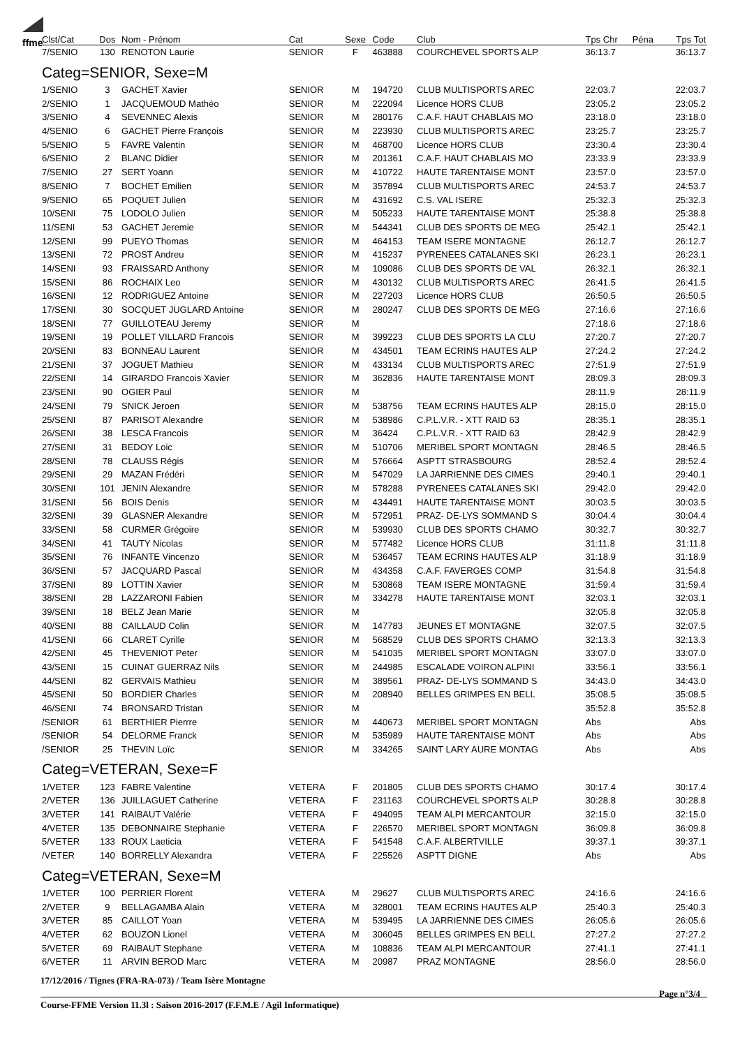ffme
| Clst/Cat | Dos | Nom - Prénom | Cat | Sexe | Code | Club | Tps Chr | Péna | Tps Tot |
| --- | --- | --- | --- | --- | --- | --- | --- | --- | --- |
| 7/SENIO | 130 | RENOTON Laurie | SENIOR | F | 463888 | COURCHEVEL SPORTS ALP | 36:13.7 | | 36:13.7 |
| Categ=SENIOR, Sexe=M | | | | | | | | | |
| 1/SENIO | 3 | GACHET Xavier | SENIOR | M | 194720 | CLUB MULTISPORTS AREC | 22:03.7 | | 22:03.7 |
| 2/SENIO | 1 | JACQUEMOUD Mathéo | SENIOR | M | 222094 | Licence HORS CLUB | 23:05.2 | | 23:05.2 |
| 3/SENIO | 4 | SEVENNEC Alexis | SENIOR | M | 280176 | C.A.F. HAUT CHABLAIS MO | 23:18.0 | | 23:18.0 |
| 4/SENIO | 6 | GACHET Pierre François | SENIOR | M | 223930 | CLUB MULTISPORTS AREC | 23:25.7 | | 23:25.7 |
| 5/SENIO | 5 | FAVRE Valentin | SENIOR | M | 468700 | Licence HORS CLUB | 23:30.4 | | 23:30.4 |
| 6/SENIO | 2 | BLANC Didier | SENIOR | M | 201361 | C.A.F. HAUT CHABLAIS MO | 23:33.9 | | 23:33.9 |
| 7/SENIO | 27 | SERT Yoann | SENIOR | M | 410722 | HAUTE TARENTAISE MONT | 23:57.0 | | 23:57.0 |
| 8/SENIO | 7 | BOCHET Emilien | SENIOR | M | 357894 | CLUB MULTISPORTS AREC | 24:53.7 | | 24:53.7 |
| 9/SENIO | 65 | POQUET Julien | SENIOR | M | 431692 | C.S. VAL ISERE | 25:32.3 | | 25:32.3 |
| 10/SENI | 75 | LODOLO Julien | SENIOR | M | 505233 | HAUTE TARENTAISE MONT | 25:38.8 | | 25:38.8 |
| 11/SENI | 53 | GACHET Jeremie | SENIOR | M | 544341 | CLUB DES SPORTS DE MEG | 25:42.1 | | 25:42.1 |
| 12/SENI | 99 | PUEYO Thomas | SENIOR | M | 464153 | TEAM ISERE MONTAGNE | 26:12.7 | | 26:12.7 |
| 13/SENI | 72 | PROST Andreu | SENIOR | M | 415237 | PYRENEES CATALANES SKI | 26:23.1 | | 26:23.1 |
| 14/SENI | 93 | FRAISSARD Anthony | SENIOR | M | 109086 | CLUB DES SPORTS DE VAL | 26:32.1 | | 26:32.1 |
| 15/SENI | 86 | ROCHAIX Leo | SENIOR | M | 430132 | CLUB MULTISPORTS AREC | 26:41.5 | | 26:41.5 |
| 16/SENI | 12 | RODRIGUEZ Antoine | SENIOR | M | 227203 | Licence HORS CLUB | 26:50.5 | | 26:50.5 |
| 17/SENI | 30 | SOCQUET JUGLARD Antoine | SENIOR | M | 280247 | CLUB DES SPORTS DE MEG | 27:16.6 | | 27:16.6 |
| 18/SENI | 77 | GUILLOTEAU Jeremy | SENIOR | M | | | 27:18.6 | | 27:18.6 |
| 19/SENI | 19 | POLLET VILLARD Francois | SENIOR | M | 399223 | CLUB DES SPORTS LA CLU | 27:20.7 | | 27:20.7 |
| 20/SENI | 83 | BONNEAU Laurent | SENIOR | M | 434501 | TEAM ECRINS HAUTES ALP | 27:24.2 | | 27:24.2 |
| 21/SENI | 37 | JOGUET Mathieu | SENIOR | M | 433134 | CLUB MULTISPORTS AREC | 27:51.9 | | 27:51.9 |
| 22/SENI | 14 | GIRARDO Francois Xavier | SENIOR | M | 362836 | HAUTE TARENTAISE MONT | 28:09.3 | | 28:09.3 |
| 23/SENI | 90 | OGIER Paul | SENIOR | M | | | 28:11.9 | | 28:11.9 |
| 24/SENI | 79 | SNICK Jeroen | SENIOR | M | 538756 | TEAM ECRINS HAUTES ALP | 28:15.0 | | 28:15.0 |
| 25/SENI | 87 | PARISOT Alexandre | SENIOR | M | 538986 | C.P.L.V.R. - XTT RAID 63 | 28:35.1 | | 28:35.1 |
| 26/SENI | 38 | LESCA Francois | SENIOR | M | 36424 | C.P.L.V.R. - XTT RAID 63 | 28:42.9 | | 28:42.9 |
| 27/SENI | 31 | BEDOY Loic | SENIOR | M | 510706 | MERIBEL SPORT MONTAGN | 28:46.5 | | 28:46.5 |
| 28/SENI | 78 | CLAUSS Régis | SENIOR | M | 576664 | ASPTT STRASBOURG | 28:52.4 | | 28:52.4 |
| 29/SENI | 29 | MAZAN Frédéri | SENIOR | M | 547029 | LA JARRIENNE DES CIMES | 29:40.1 | | 29:40.1 |
| 30/SENI | 101 | JENIN Alexandre | SENIOR | M | 578288 | PYRENEES CATALANES SKI | 29:42.0 | | 29:42.0 |
| 31/SENI | 56 | BOIS Denis | SENIOR | M | 434491 | HAUTE TARENTAISE MONT | 30:03.5 | | 30:03.5 |
| 32/SENI | 39 | GLASNER Alexandre | SENIOR | M | 572951 | PRAZ- DE-LYS SOMMAND S | 30:04.4 | | 30:04.4 |
| 33/SENI | 58 | CURMER Grégoire | SENIOR | M | 539930 | CLUB DES SPORTS CHAMO | 30:32.7 | | 30:32.7 |
| 34/SENI | 41 | TAUTY Nicolas | SENIOR | M | 577482 | Licence HORS CLUB | 31:11.8 | | 31:11.8 |
| 35/SENI | 76 | INFANTE Vincenzo | SENIOR | M | 536457 | TEAM ECRINS HAUTES ALP | 31:18.9 | | 31:18.9 |
| 36/SENI | 57 | JACQUARD Pascal | SENIOR | M | 434358 | C.A.F. FAVERGES COMP | 31:54.8 | | 31:54.8 |
| 37/SENI | 89 | LOTTIN Xavier | SENIOR | M | 530868 | TEAM ISERE MONTAGNE | 31:59.4 | | 31:59.4 |
| 38/SENI | 28 | LAZZARONI Fabien | SENIOR | M | 334278 | HAUTE TARENTAISE MONT | 32:03.1 | | 32:03.1 |
| 39/SENI | 18 | BELZ Jean Marie | SENIOR | M | | | 32:05.8 | | 32:05.8 |
| 40/SENI | 88 | CAILLAUD Colin | SENIOR | M | 147783 | JEUNES ET MONTAGNE | 32:07.5 | | 32:07.5 |
| 41/SENI | 66 | CLARET Cyrille | SENIOR | M | 568529 | CLUB DES SPORTS CHAMO | 32:13.3 | | 32:13.3 |
| 42/SENI | 45 | THEVENIOT Peter | SENIOR | M | 541035 | MERIBEL SPORT MONTAGN | 33:07.0 | | 33:07.0 |
| 43/SENI | 15 | CUINAT GUERRAZ Nils | SENIOR | M | 244985 | ESCALADE VOIRON ALPINI | 33:56.1 | | 33:56.1 |
| 44/SENI | 82 | GERVAIS Mathieu | SENIOR | M | 389561 | PRAZ- DE-LYS SOMMAND S | 34:43.0 | | 34:43.0 |
| 45/SENI | 50 | BORDIER Charles | SENIOR | M | 208940 | BELLES GRIMPES EN BELL | 35:08.5 | | 35:08.5 |
| 46/SENI | 74 | BRONSARD Tristan | SENIOR | M | | | 35:52.8 | | 35:52.8 |
| /SENIOR | 61 | BERTHIER Pierrre | SENIOR | M | 440673 | MERIBEL SPORT MONTAGN | Abs | | Abs |
| /SENIOR | 54 | DELORME Franck | SENIOR | M | 535989 | HAUTE TARENTAISE MONT | Abs | | Abs |
| /SENIOR | 25 | THEVIN Loïc | SENIOR | M | 334265 | SAINT LARY AURE MONTAG | Abs | | Abs |
| Categ=VETERAN, Sexe=F | | | | | | | | | |
| 1/VETER | 123 | FABRE Valentine | VETERA | F | 201805 | CLUB DES SPORTS CHAMO | 30:17.4 | | 30:17.4 |
| 2/VETER | 136 | JUILLAGUET Catherine | VETERA | F | 231163 | COURCHEVEL SPORTS ALP | 30:28.8 | | 30:28.8 |
| 3/VETER | 141 | RAIBAUT Valérie | VETERA | F | 494095 | TEAM ALPI MERCANTOUR | 32:15.0 | | 32:15.0 |
| 4/VETER | 135 | DEBONNAIRE Stephanie | VETERA | F | 226570 | MERIBEL SPORT MONTAGN | 36:09.8 | | 36:09.8 |
| 5/VETER | 133 | ROUX Laeticia | VETERA | F | 541548 | C.A.F. ALBERTVILLE | 39:37.1 | | 39:37.1 |
| /VETER | 140 | BORRELLY Alexandra | VETERA | F | 225526 | ASPTT DIGNE | Abs | | Abs |
| Categ=VETERAN, Sexe=M | | | | | | | | | |
| 1/VETER | 100 | PERRIER Florent | VETERA | M | 29627 | CLUB MULTISPORTS AREC | 24:16.6 | | 24:16.6 |
| 2/VETER | 9 | BELLAGAMBA Alain | VETERA | M | 328001 | TEAM ECRINS HAUTES ALP | 25:40.3 | | 25:40.3 |
| 3/VETER | 85 | CAILLOT Yoan | VETERA | M | 539495 | LA JARRIENNE DES CIMES | 26:05.6 | | 26:05.6 |
| 4/VETER | 62 | BOUZON Lionel | VETERA | M | 306045 | BELLES GRIMPES EN BELL | 27:27.2 | | 27:27.2 |
| 5/VETER | 69 | RAIBAUT Stephane | VETERA | M | 108836 | TEAM ALPI MERCANTOUR | 27:41.1 | | 27:41.1 |
| 6/VETER | 11 | ARVIN BEROD Marc | VETERA | M | 20987 | PRAZ MONTAGNE | 28:56.0 | | 28:56.0 |
17/12/2016 / Tignes (FRA-RA-073) / Team Isère Montagne
Page n°3/4
Course-FFME Version 11.3l : Saison 2016-2017 (F.F.M.E / Agil Informatique)